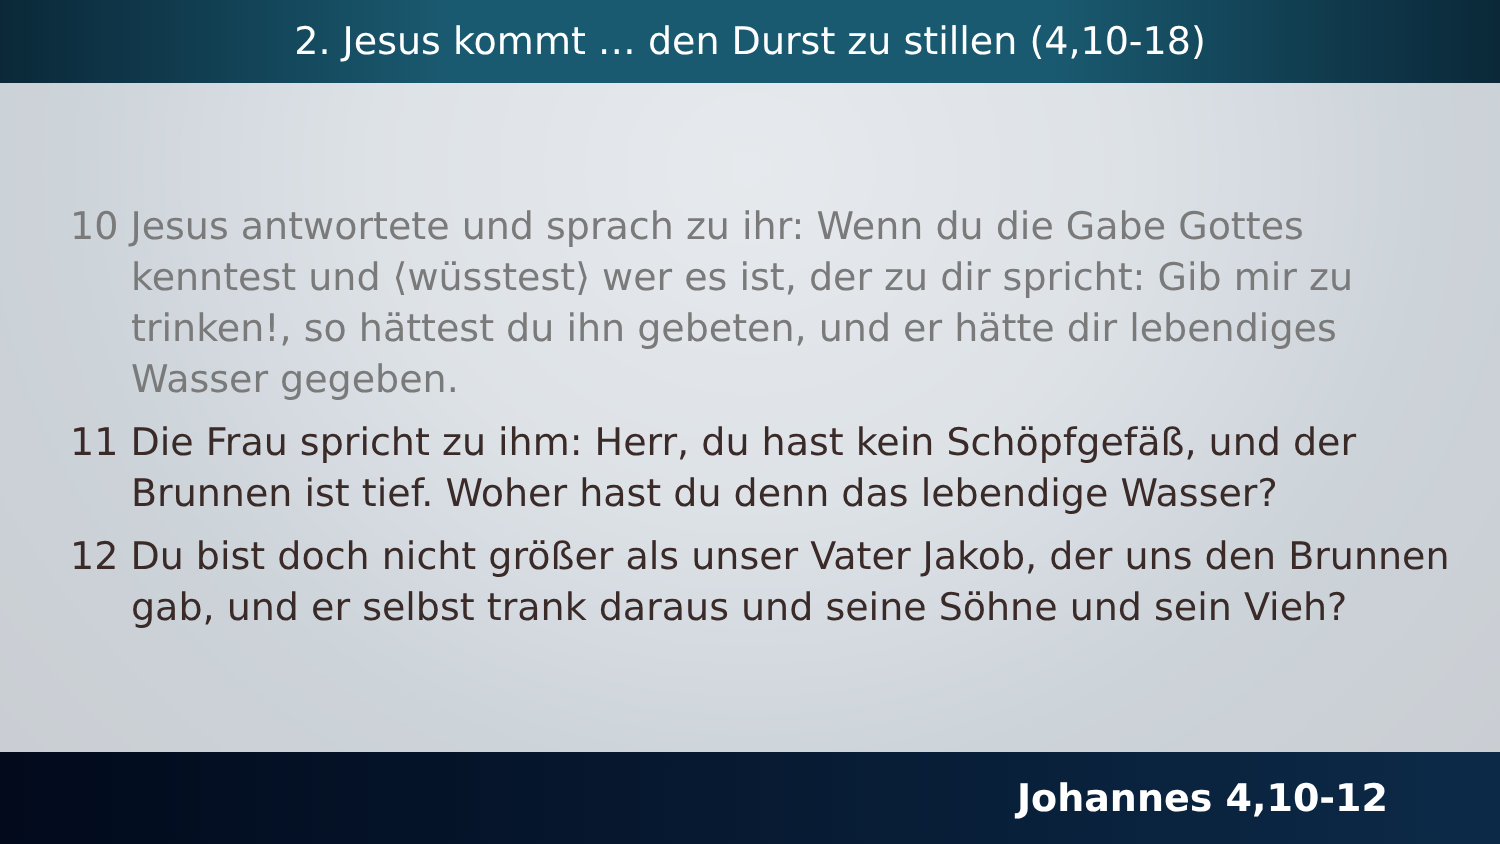2. Jesus kommt … den Durst zu stillen (4,10-18)
10 Jesus antwortete und sprach zu ihr: Wenn du die Gabe Gottes kenntest und ⟨wüsstest⟩ wer es ist, der zu dir spricht: Gib mir zu trinken!, so hättest du ihn gebeten, und er hätte dir lebendiges Wasser gegeben.
11 Die Frau spricht zu ihm: Herr, du hast kein Schöpfgefäß, und der Brunnen ist tief. Woher hast du denn das lebendige Wasser?
12 Du bist doch nicht größer als unser Vater Jakob, der uns den Brunnen gab, und er selbst trank daraus und seine Söhne und sein Vieh?
Johannes 4,10-12